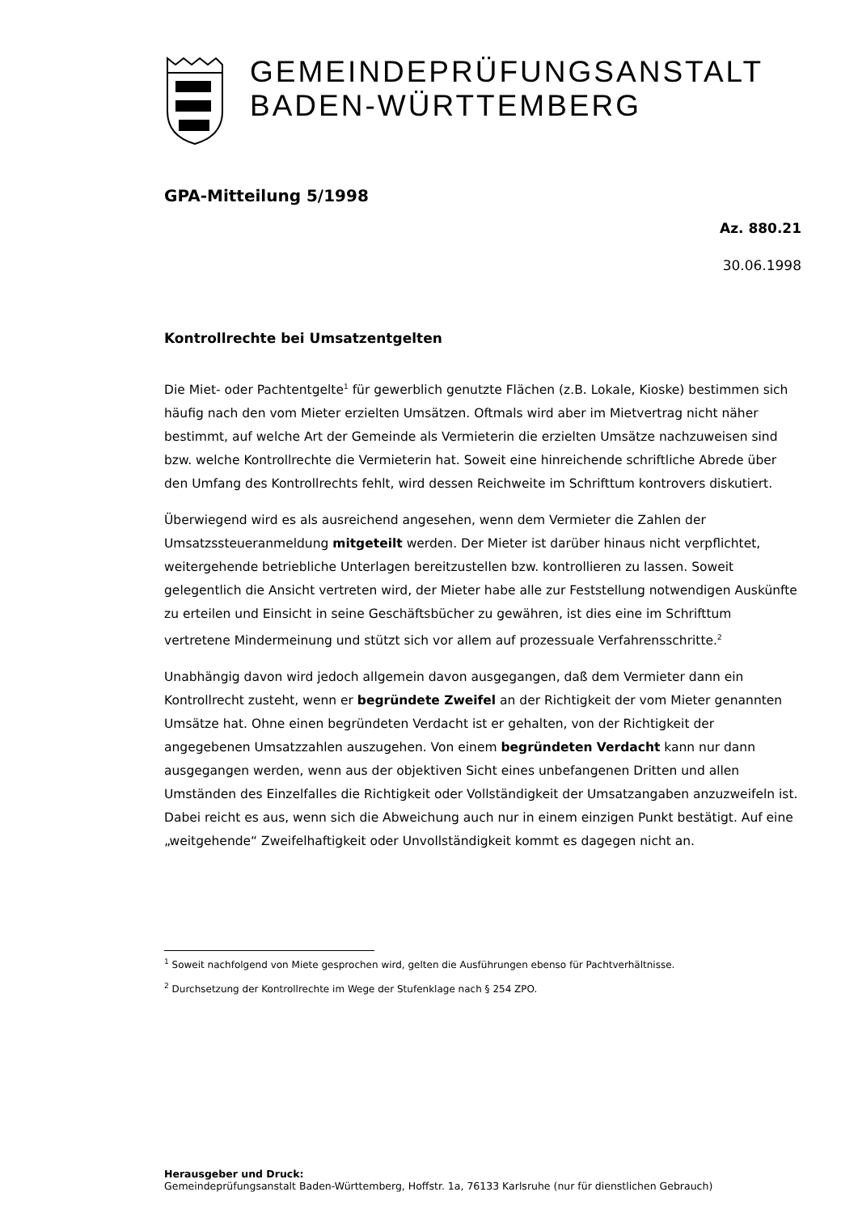GEMEINDEPRÜFUNGSANSTALT
BADEN-WÜRTTEMBERG
GPA-Mitteilung 5/1998
Az. 880.21
30.06.1998
Kontrollrechte bei Umsatzentgelten
Die Miet- oder Pachtentgelte<sup>1</sup> für gewerblich genutzte Flächen (z.B. Lokale, Kioske) bestimmen sich häufig nach den vom Mieter erzielten Umsätzen. Oftmals wird aber im Mietvertrag nicht näher bestimmt, auf welche Art der Gemeinde als Vermieterin die erzielten Umsätze nachzuweisen sind bzw. welche Kontrollrechte die Vermieterin hat. Soweit eine hinreichende schriftliche Abrede über den Umfang des Kontrollrechts fehlt, wird dessen Reichweite im Schrifttum kontrovers diskutiert.
Überwiegend wird es als ausreichend angesehen, wenn dem Vermieter die Zahlen der Umsatzssteueranmeldung mitgeteilt werden. Der Mieter ist darüber hinaus nicht verpflichtet, weitergehende betriebliche Unterlagen bereitzustellen bzw. kontrollieren zu lassen. Soweit gelegentlich die Ansicht vertreten wird, der Mieter habe alle zur Feststellung notwendigen Auskünfte zu erteilen und Einsicht in seine Geschäftsbücher zu gewähren, ist dies eine im Schrifttum vertretene Mindermeinung und stützt sich vor allem auf prozessuale Verfahrensschritte.<sup>2</sup>
Unabhängig davon wird jedoch allgemein davon ausgegangen, daß dem Vermieter dann ein Kontrollrecht zusteht, wenn er begründete Zweifel an der Richtigkeit der vom Mieter genannten Umsätze hat. Ohne einen begründeten Verdacht ist er gehalten, von der Richtigkeit der angegebenen Umsatzzahlen auszugehen. Von einem begründeten Verdacht kann nur dann ausgegangen werden, wenn aus der objektiven Sicht eines unbefangenen Dritten und allen Umständen des Einzelfalles die Richtigkeit oder Vollständigkeit der Umsatzangaben anzuzweifeln ist. Dabei reicht es aus, wenn sich die Abweichung auch nur in einem einzigen Punkt bestätigt. Auf eine „weitgehende“ Zweifelhaftigkeit oder Unvollständigkeit kommt es dagegen nicht an.
<sup>1</sup> Soweit nachfolgend von Miete gesprochen wird, gelten die Ausführungen ebenso für Pachtverhältnisse.
<sup>2</sup> Durchsetzung der Kontrollrechte im Wege der Stufenklage nach § 254 ZPO.
Herausgeber und Druck:
Gemeindeprüfungsanstalt Baden-Württemberg, Hoffstr. 1a, 76133 Karlsruhe (nur für dienstlichen Gebrauch)